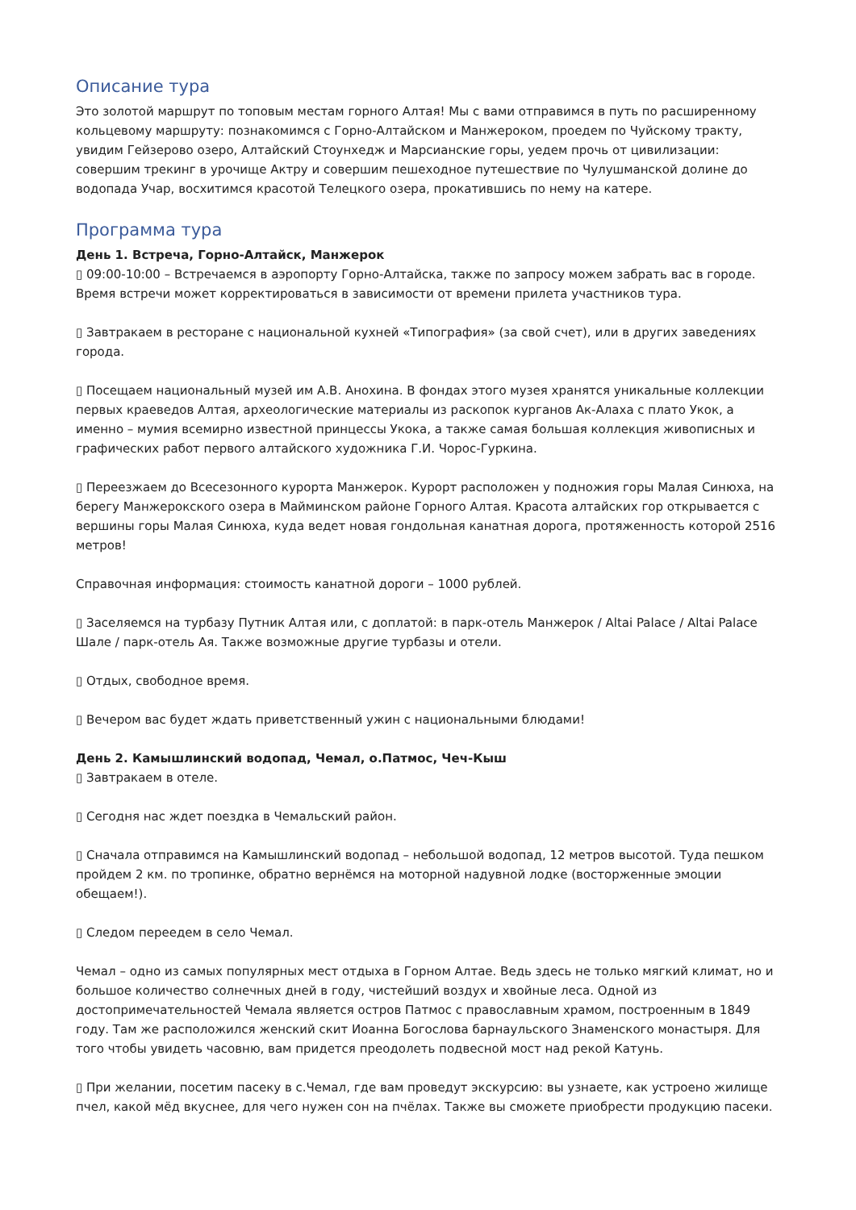Описание тура
Это золотой маршрут по топовым местам горного Алтая! Мы с вами отправимся в путь по расширенному кольцевому маршруту: познакомимся с Горно-Алтайском и Манжероком, проедем по Чуйскому тракту, увидим Гейзерово озеро, Алтайский Стоунхедж и Марсианские горы, уедем прочь от цивилизации: совершим трекинг в урочище Актру и совершим пешеходное путешествие по Чулушманской долине до водопада Учар, восхитимся красотой Телецкого озера, прокатившись по нему на катере.
Программа тура
День 1. Встреча, Горно-Алтайск, Манжерок
▯ 09:00-10:00 – Встречаемся в аэропорту Горно-Алтайска, также по запросу можем забрать вас в городе. Время встречи может корректироваться в зависимости от времени прилета участников тура.
▯ Завтракаем в ресторане с национальной кухней «Типография» (за свой счет), или в других заведениях города.
▯ Посещаем национальный музей им А.В. Анохина. В фондах этого музея хранятся уникальные коллекции первых краеведов Алтая, археологические материалы из раскопок курганов Ак-Алаха с плато Укок, а именно – мумия всемирно известной принцессы Укока, а также самая большая коллекция живописных и графических работ первого алтайского художника Г.И. Чорос-Гуркина.
▯ Переезжаем до Всесезонного курорта Манжерок. Курорт расположен у подножия горы Малая Синюха, на берегу Манжерокского озера в Майминском районе Горного Алтая. Красота алтайских гор открывается с вершины горы Малая Синюха, куда ведет новая гондольная канатная дорога, протяженность которой 2516 метров!
Справочная информация: стоимость канатной дороги – 1000 рублей.
▯ Заселяемся на турбазу Путник Алтая или, с доплатой: в парк-отель Манжерок / Altai Palace / Altai Palace Шале / парк-отель Ая. Также возможные другие турбазы и отели.
▯ Отдых, свободное время.
▯ Вечером вас будет ждать приветственный ужин с национальными блюдами!
День 2. Камышлинский водопад, Чемал, о.Патмос, Чеч-Кыш
▯ Завтракаем в отеле.
▯ Сегодня нас ждет поездка в Чемальский район.
▯ Сначала отправимся на Камышлинский водопад – небольшой водопад, 12 метров высотой. Туда пешком пройдем 2 км. по тропинке, обратно вернёмся на моторной надувной лодке (восторженные эмоции обещаем!).
▯ Следом переедем в село Чемал.
Чемал – одно из самых популярных мест отдыха в Горном Алтае. Ведь здесь не только мягкий климат, но и большое количество солнечных дней в году, чистейший воздух и хвойные леса. Одной из достопримечательностей Чемала является остров Патмос с православным храмом, построенным в 1849 году. Там же расположился женский скит Иоанна Богослова барнаульского Знаменского монастыря. Для того чтобы увидеть часовню, вам придется преодолеть подвесной мост над рекой Катунь.
▯ При желании, посетим пасеку в с.Чемал, где вам проведут экскурсию: вы узнаете, как устроено жилище пчел, какой мёд вкуснее, для чего нужен сон на пчёлах. Также вы сможете приобрести продукцию пасеки.